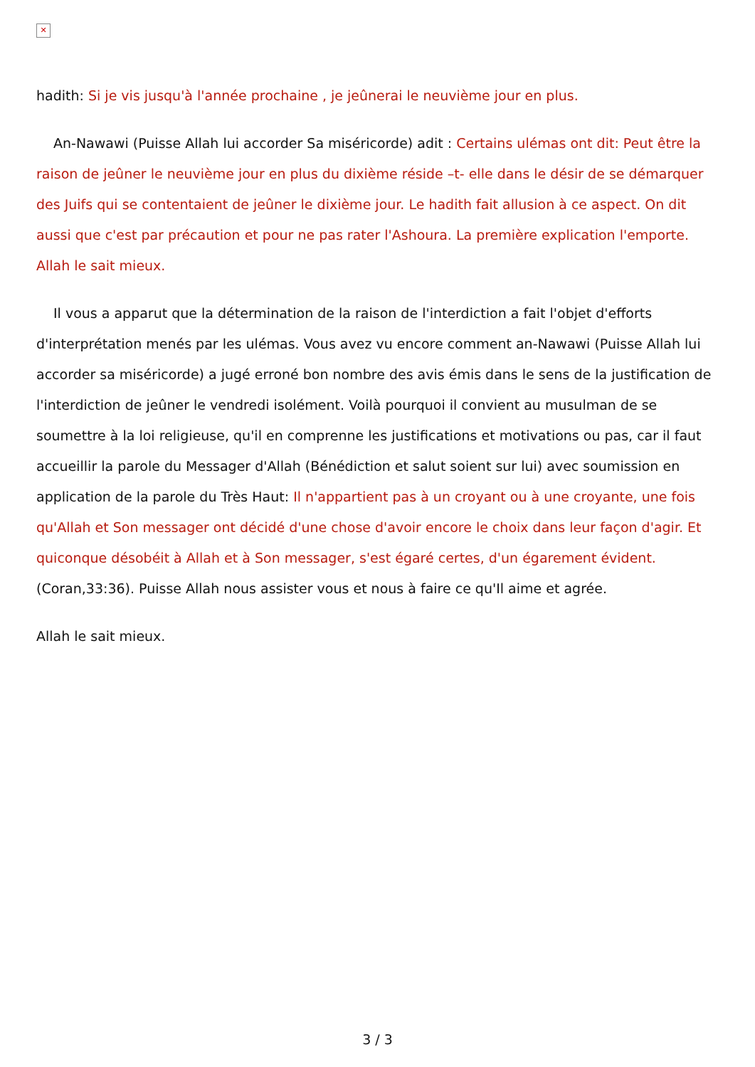✕
hadith: Si je vis jusqu'à l'année prochaine , je jeûnerai le neuvième jour en plus.
An-Nawawi (Puisse Allah lui accorder Sa miséricorde) adit : Certains ulémas ont dit: Peut être la raison de jeûner le neuvième jour en plus du dixième réside –t- elle dans le désir de se démarquer des Juifs qui se contentaient de jeûner le dixième jour. Le hadith fait allusion à ce aspect. On dit aussi que c'est par précaution et pour ne pas rater l'Ashoura. La première explication l'emporte. Allah le sait mieux.
Il vous a apparut que la détermination de la raison de l'interdiction a fait l'objet d'efforts d'interprétation menés par les ulémas. Vous avez vu encore comment an-Nawawi (Puisse Allah lui accorder sa miséricorde) a jugé erroné bon nombre des avis émis dans le sens de la justification de l'interdiction de jeûner le vendredi isolément. Voilà pourquoi il convient au musulman de se soumettre à la loi religieuse, qu'il en comprenne les justifications et motivations ou pas, car il faut accueillir la parole du Messager d'Allah (Bénédiction et salut soient sur lui) avec soumission en application de la parole du Très Haut: Il n'appartient pas à un croyant ou à une croyante, une fois qu'Allah et Son messager ont décidé d'une chose d'avoir encore le choix dans leur façon d'agir. Et quiconque désobéit à Allah et à Son messager, s'est égaré certes, d'un égarement évident. (Coran,33:36). Puisse Allah nous assister vous et nous à faire ce qu'Il aime et agrée.
Allah le sait mieux.
3 / 3